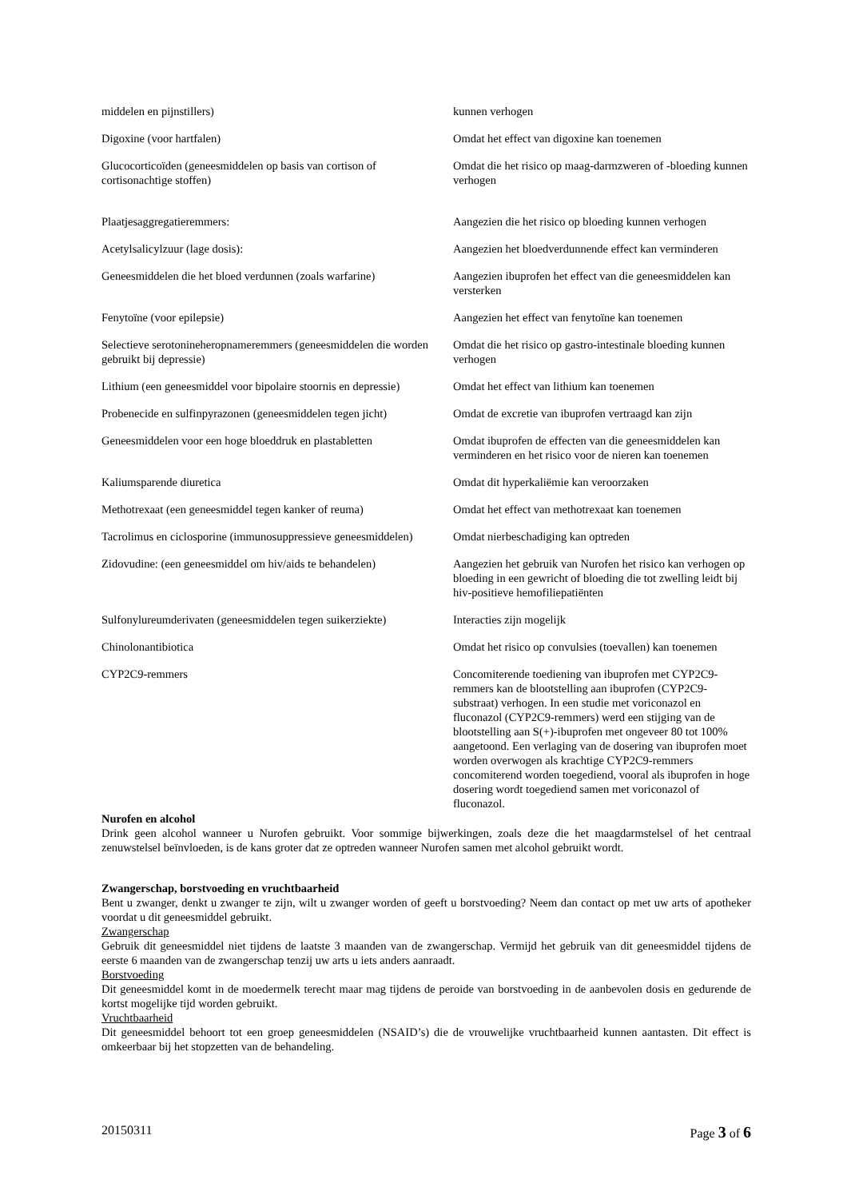| middelen en pijnstillers) | kunnen verhogen |
| Digoxine (voor hartfalen) | Omdat het effect van digoxine kan toenemen |
| Glucocorticoïden (geneesmiddelen op basis van cortison of cortisonachtige stoffen) | Omdat die het risico op maag-darmzweren of -bloeding kunnen verhogen |
| Plaatjesaggregatieremmers: | Aangezien die het risico op bloeding kunnen verhogen |
| Acetylsalicylzuur (lage dosis): | Aangezien het bloedverdunnende effect kan verminderen |
| Geneesmiddelen die het bloed verdunnen (zoals warfarine) | Aangezien ibuprofen het effect van die geneesmiddelen kan versterken |
| Fenytoïne (voor epilepsie) | Aangezien het effect van fenytoïne kan toenemen |
| Selectieve serotonineheropnameremmers (geneesmiddelen die worden gebruikt bij depressie) | Omdat die het risico op gastro-intestinale bloeding kunnen verhogen |
| Lithium (een geneesmiddel voor bipolaire stoornis en depressie) | Omdat het effect van lithium kan toenemen |
| Probenecide en sulfinpyrazonen (geneesmiddelen tegen jicht) | Omdat de excretie van ibuprofen vertraagd kan zijn |
| Geneesmiddelen voor een hoge bloeddruk en plastabletten | Omdat ibuprofen de effecten van die geneesmiddelen kan verminderen en het risico voor de nieren kan toenemen |
| Kaliumsparende diuretica | Omdat dit hyperkaliëmie kan veroorzaken |
| Methotrexaat (een geneesmiddel tegen kanker of reuma) | Omdat het effect van methotrexaat kan toenemen |
| Tacrolimus en ciclosporine (immunosuppressieve geneesmiddelen) | Omdat nierbeschadiging kan optreden |
| Zidovudine: (een geneesmiddel om hiv/aids te behandelen) | Aangezien het gebruik van Nurofen het risico kan verhogen op bloeding in een gewricht of bloeding die tot zwelling leidt bij hiv-positieve hemofiliepatiënten |
| Sulfonylureumderivaten (geneesmiddelen tegen suikerziekte) | Interacties zijn mogelijk |
| Chinolonantibiotica | Omdat het risico op convulsies (toevallen) kan toenemen |
| CYP2C9-remmers | Concomiterende toediening van ibuprofen met CYP2C9-remmers kan de blootstelling aan ibuprofen (CYP2C9-substraat) verhogen. In een studie met voriconazol en fluconazol (CYP2C9-remmers) werd een stijging van de blootstelling aan S(+)-ibuprofen met ongeveer 80 tot 100% aangetoond. Een verlaging van de dosering van ibuprofen moet worden overwogen als krachtige CYP2C9-remmers concomiterend worden toegediend, vooral als ibuprofen in hoge dosering wordt toegediend samen met voriconazol of fluconazol. |
Nurofen en alcohol
Drink geen alcohol wanneer u Nurofen gebruikt. Voor sommige bijwerkingen, zoals deze die het maagdarmstelsel of het centraal zenuwstelsel beïnvloeden, is de kans groter dat ze optreden wanneer Nurofen samen met alcohol gebruikt wordt.
Zwangerschap, borstvoeding en vruchtbaarheid
Bent u zwanger, denkt u zwanger te zijn, wilt u zwanger worden of geeft u borstvoeding? Neem dan contact op met uw arts of apotheker voordat u dit geneesmiddel gebruikt.
Zwangerschap
Gebruik dit geneesmiddel niet tijdens de laatste 3 maanden van de zwangerschap. Vermijd het gebruik van dit geneesmiddel tijdens de eerste 6 maanden van de zwangerschap tenzij uw arts u iets anders aanraadt.
Borstvoeding
Dit geneesmiddel komt in de moedermelk terecht maar mag tijdens de peroide van borstvoeding in de aanbevolen dosis en gedurende de kortst mogelijke tijd worden gebruikt.
Vruchtbaarheid
Dit geneesmiddel behoort tot een groep geneesmiddelen (NSAID’s) die de vrouwelijke vruchtbaarheid kunnen aantasten. Dit effect is omkeerbaar bij het stopzetten van de behandeling.
20150311 Page 3 of 6